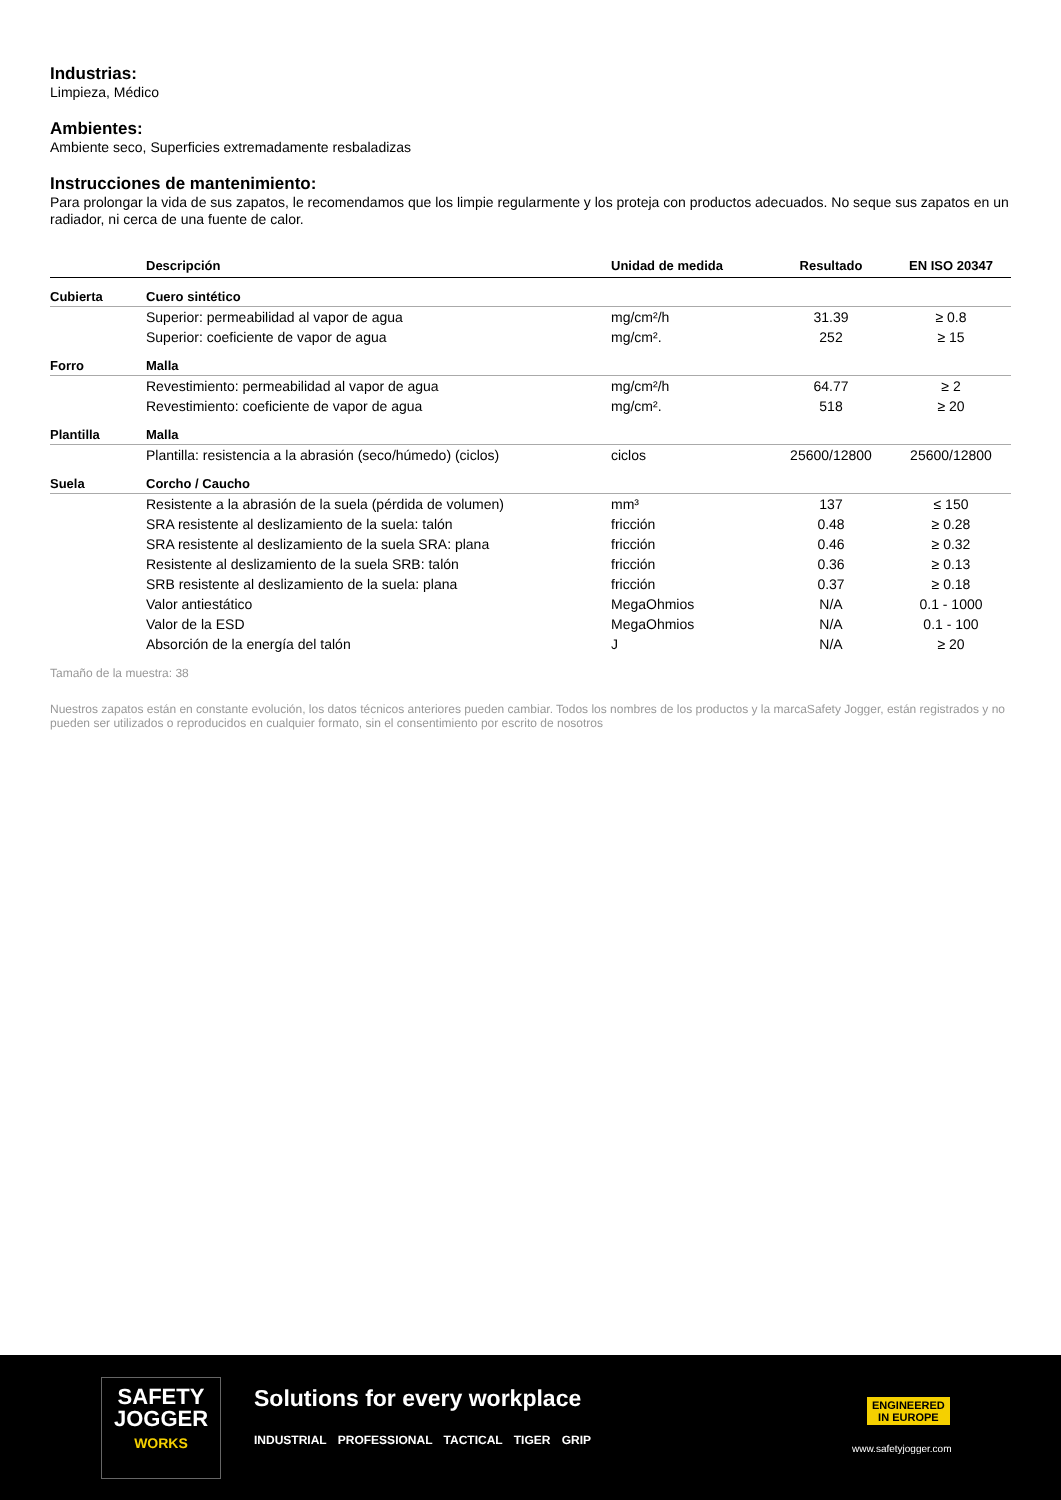Industrias:
Limpieza, Médico
Ambientes:
Ambiente seco, Superficies extremadamente resbaladizas
Instrucciones de mantenimiento:
Para prolongar la vida de sus zapatos, le recomendamos que los limpie regularmente y los proteja con productos adecuados. No seque sus zapatos en un radiador, ni cerca de una fuente de calor.
| | Descripción | Unidad de medida | Resultado | EN ISO 20347 |
| --- | --- | --- | --- | --- |
| Cubierta | Cuero sintético | | | |
| | Superior: permeabilidad al vapor de agua | mg/cm²/h | 31.39 | ≥ 0.8 |
| | Superior: coeficiente de vapor de agua | mg/cm². | 252 | ≥ 15 |
| Forro | Malla | | | |
| | Revestimiento: permeabilidad al vapor de agua | mg/cm²/h | 64.77 | ≥ 2 |
| | Revestimiento: coeficiente de vapor de agua | mg/cm². | 518 | ≥ 20 |
| Plantilla | Malla | | | |
| | Plantilla: resistencia a la abrasión (seco/húmedo) (ciclos) | ciclos | 25600/12800 | 25600/12800 |
| Suela | Corcho / Caucho | | | |
| | Resistente a la abrasión de la suela (pérdida de volumen) | mm³ | 137 | ≤ 150 |
| | SRA resistente al deslizamiento de la suela: talón | fricción | 0.48 | ≥ 0.28 |
| | SRA resistente al deslizamiento de la suela SRA: plana | fricción | 0.46 | ≥ 0.32 |
| | Resistente al deslizamiento de la suela SRB: talón | fricción | 0.36 | ≥ 0.13 |
| | SRB resistente al deslizamiento de la suela: plana | fricción | 0.37 | ≥ 0.18 |
| | Valor antiestático | MegaOhmios | N/A | 0.1 - 1000 |
| | Valor de la ESD | MegaOhmios | N/A | 0.1 - 100 |
| | Absorción de la energía del talón | J | N/A | ≥ 20 |
Tamaño de la muestra: 38
Nuestros zapatos están en constante evolución, los datos técnicos anteriores pueden cambiar. Todos los nombres de los productos y la marcaSafety Jogger, están registrados y no pueden ser utilizados o reproducidos en cualquier formato, sin el consentimiento por escrito de nosotros
SAFETY
JOGGER
WORKS
Solutions for every workplace
INDUSTRIAL PROFESSIONAL TACTICAL TIGER GRIP
ENGINEERED
IN EUROPE
www.safetyjogger.com